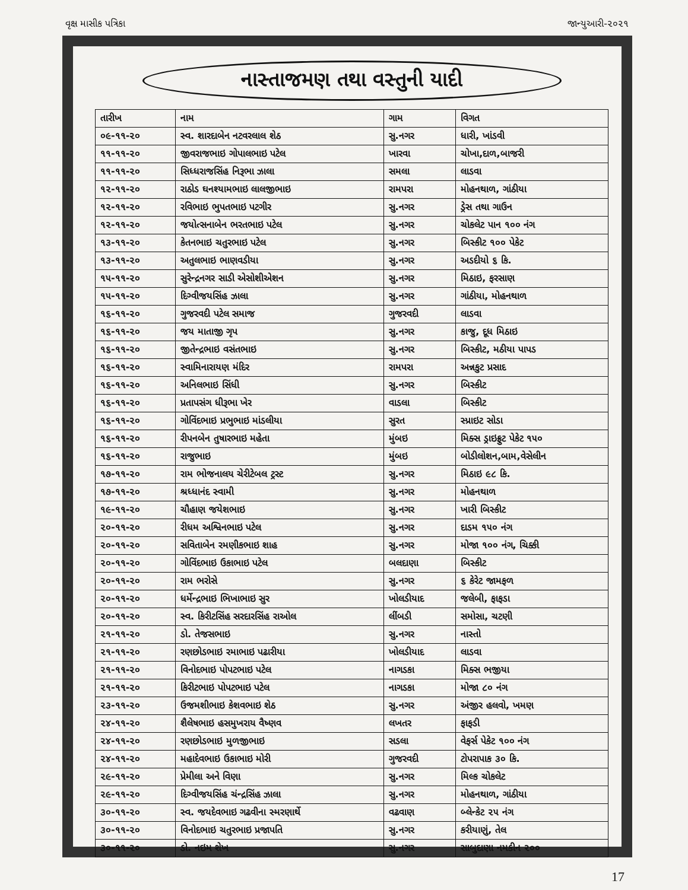વૃક્ષ માસીક પત્રિકા જાન્યુઆરી-૨૦૨૧
નાસ્તાજમણ તથા વસ્તુની યાદી
| તારીખ | નામ | ગામ | વિગત |
| --- | --- | --- | --- |
| ૦૯-૧૧-૨૦ | સ્વ. શારદાબેન નટવરલાલ શેઠ | સુ.નગર | ધારી, ખાંડવી |
| ૧૧-૧૧-૨૦ | જીવરાજભાઇ ગોપાલભાઇ પટેલ | ખારવા | ચોખા,દાળ,બાજરી |
| ૧૧-૧૧-૨૦ | સિધ્ધરાજસિંહ નિરૂભા ઝાલા | સમલા | લાડવા |
| ૧૨-૧૧-૨૦ | રાઠોડ ઘનશ્યામભાઇ લાલજીભાઇ | રામપરા | મોહનથાળ, ગાંઠીયા |
| ૧૨-૧૧-૨૦ | રવિભાઇ ભુપતભાઇ પટગીર | સુ.નગર | ડ્રેસ તથા ગાઉન |
| ૧૨-૧૧-૨૦ | જયોત્સનાબેન ભરતભાઇ પટેલ | સુ.નગર | ચોકલેટ પાન ૧૦૦ નંગ |
| ૧૩-૧૧-૨૦ | કેતનભાઇ ચતુરભાઇ પટેલ | સુ.નગર | બિસ્કીટ ૧૦૦ પેકેટ |
| ૧૩-૧૧-૨૦ | અતુલભાઇ ભાણવડીયા | સુ.નગર | અડદીયો ૬ કિ. |
| ૧૫-૧૧-૨૦ | સુરેન્દ્રનગર સાડી એસોશીએશન | સુ.નગર | મિઠાઇ, ફરસાણ |
| ૧૫-૧૧-૨૦ | દિગ્વીજયસિંહ ઝાલા | સુ.નગર | ગાંઠીયા, મોહનથાળ |
| ૧૬-૧૧-૨૦ | ગુજરવદી પટેલ સમાજ | ગુજરવદી | લાડવા |
| ૧૬-૧૧-૨૦ | જય માતાજી ગૃપ | સુ.નગર | કાજુ, દૂધ મિઠાઇ |
| ૧૬-૧૧-૨૦ | જીતેન્દ્રભાઇ વસંતભાઇ | સુ.નગર | બિસ્કીટ, મઠીયા પાપડ |
| ૧૬-૧૧-૨૦ | સ્વામિનારાયણ મંદિર | રામપરા | અન્નકુટ પ્રસાદ |
| ૧૬-૧૧-૨૦ | અનિલભાઇ સિંધી | સુ.નગર | બિસ્કીટ |
| ૧૬-૧૧-૨૦ | પ્રતાપસંગ ધીરૂભા ખેર | વાડલા | બિસ્કીટ |
| ૧૬-૧૧-૨૦ | ગોવિંદભાઇ પ્રભુભાઇ માંડલીયા | સુરત | સ્પ્રાઇટ સોડા |
| ૧૬-૧૧-૨૦ | રીપનબેન તુષારભાઇ મહેતા | મુંબઇ | મિક્સ ડ્રાઇફ્રુટ પેકેટ ૧૫૦ |
| ૧૬-૧૧-૨૦ | રાજુભાઇ | મુંબઇ | બોડીલોશન,બામ,વેસેલીન |
| ૧૭-૧૧-૨૦ | રામ ભોજનાલય ચેરીટેબલ ટ્રસ્ટ | સુ.નગર | મિઠાઇ ૯૮ કિ. |
| ૧૭-૧૧-૨૦ | શ્રધ્ધાનંદ સ્વામી | સુ.નગર | મોહનથાળ |
| ૧૯-૧૧-૨૦ | ચૌહાણ જયેશભાઇ | સુ.નગર | ખારી બિસ્કીટ |
| ૨૦-૧૧-૨૦ | રીધમ અશ્વિનભાઇ પટેલ | સુ.નગર | દાડમ ૧૫૦ નંગ |
| ૨૦-૧૧-૨૦ | સવિતાબેન રમણીકભાઇ શાહ | સુ.નગર | મોજા ૧૦૦ નંગ, ચિક્કી |
| ૨૦-૧૧-૨૦ | ગોવિંદભાઇ ઉકાભાઇ પટેલ | બલદાણા | બિસ્કીટ |
| ૨૦-૧૧-૨૦ | રામ ભરોસે | સુ.નગર | ૬ કેરેટ જામફળ |
| ૨૦-૧૧-૨૦ | ધર્મેન્દ્રભાઇ ભિખાભાઇ સુર | ખોલડીયાદ | જલેબી, ફાફડા |
| ૨૦-૧૧-૨૦ | સ્વ. કિરીટસિંહ સરદારસિંહ રાઓલ | લીંબડી | સમોસા, ચટણી |
| ૨૧-૧૧-૨૦ | ડો. તેજસભાઇ | સુ.નગર | નાસ્તો |
| ૨૧-૧૧-૨૦ | રણછોડભાઇ રમાભાઇ પઢારીયા | ખોલડીયાદ | લાડવા |
| ૨૧-૧૧-૨૦ | વિનોદભાઇ પોપટભાઇ પટેલ | નાગડકા | મિક્સ ભજીયા |
| ૨૧-૧૧-૨૦ | કિરીટભાઇ પોપટભાઇ પટેલ | નાગડકા | મોજા ૮૦ નંગ |
| ૨૩-૧૧-૨૦ | ઉજમશીભાઇ કેશવભાઇ શેઠ | સુ.નગર | અંજીર હલવો, ખમણ |
| ૨૪-૧૧-૨૦ | શૈલેષભાઇ હસમુખરાય વૈષ્ણવ | લખતર | ફાફડી |
| ૨૪-૧૧-૨૦ | રણછોડભાઇ મુળજીભાઇ | સડલા | વેફર્સ પેકેટ ૧૦૦ નંગ |
| ૨૪-૧૧-૨૦ | મહાદેવભાઇ ઉકાભાઇ મોરી | ગુજરવદી | ટોપરાપાક ૩૦ કિ. |
| ૨૯-૧૧-૨૦ | પ્રેમીલા અને વિણા | સુ.નગર | મિલ્ક ચોકલેટ |
| ૨૯-૧૧-૨૦ | દિગ્વીજયસિંહ ચંન્દ્રસિંહ ઝાલા | સુ.નગર | મોહનથાળ, ગાંઠીયા |
| ૩૦-૧૧-૨૦ | સ્વ. જયદેવભાઇ ગઢવીના સ્મરણાર્થે | વઢવાણ | બ્લેન્કેટ ૨૫ નંગ |
| ૩૦-૧૧-૨૦ | વિનોદભાઇ ચતુરભાઇ પ્રજાપતિ | સુ.નગર | કરીયાણું, તેલ |
| ૩૦-૧૧-૨૦ | ડો. નઇમ શેખ | સુ.નગર | સાબુદાણા નમકીન ૨૦૦ |
17